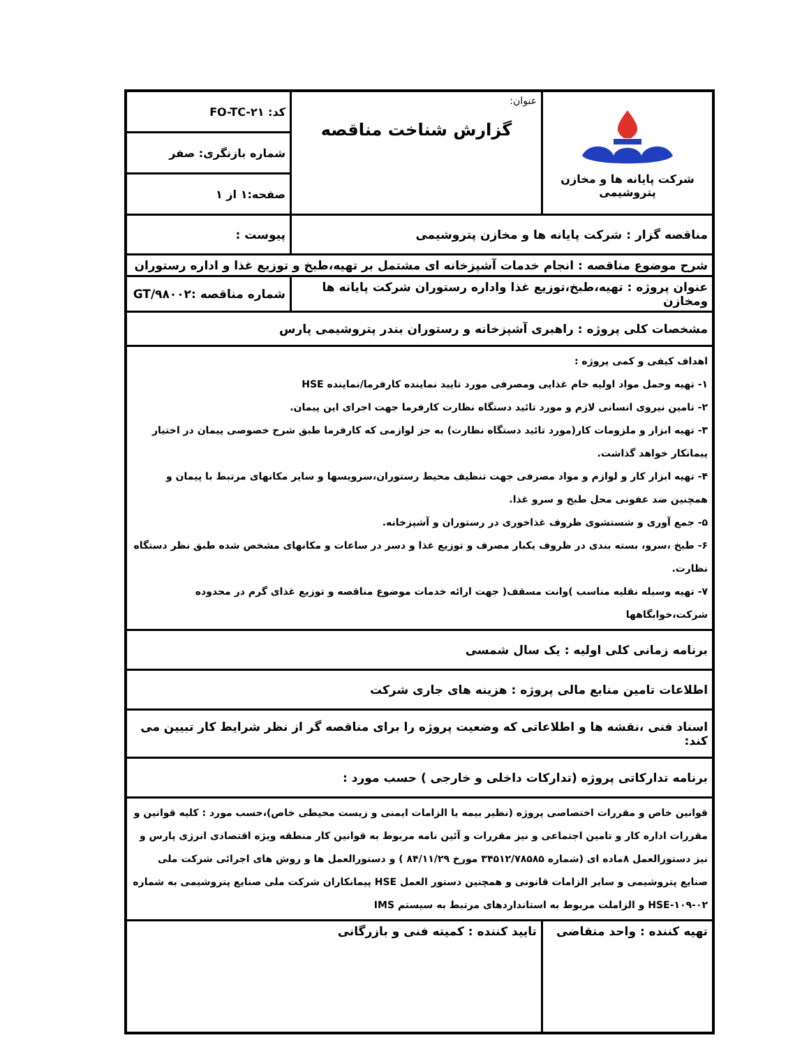| شرکت پایانه ها و مخازن پتروشیمی | عنوان: گزارش شناخت مناقصه | کد: FO-TC-۲۱ |
| | | شماره بازنگری: صفر |
| | | صفحه:۱ از ۱ |
| مناقصه گزار : شرکت پایانه ها و مخازن پتروشیمی | | پیوست : |
| شرح موضوع مناقصه : انجام خدمات آشپزخانه ای مشتمل بر تهیه،طبخ و توزیع غذا و اداره رستوران | | |
| عنوان پروژه : تهیه،طبخ،توزیع غذا واداره رستوران شرکت پایانه ها ومخازن | | شماره مناقصه :GT/۹۸۰۰۲ |
| مشخصات کلی پروژه : راهبری آشپزخانه و رستوران بندر پتروشیمی پارس | | |
| اهداف کیفی و کمی پروژه : ۱- تهیه وحمل مواد اولیه خام غذایی ومصرفی مورد تایید نماینده کارفرما/نماینده HSE ۲- تامین نیروی انسانی لازم و مورد تائید دستگاه نظارت کارفرما جهت اجرای این پیمان. ۳- تهیه ابزار و ملزومات کار(مورد تائید دستگاه نظارت) به جز لوازمی که کارفرما طبق شرح خصوصی پیمان در اختیار پیمانکار خواهد گذاشت. ۴- تهیه ابزار کار و لوازم و مواد مصرفی جهت تنظیف محیط رستوران،سرویسها و سایر مکانهای مرتبط با پیمان و همچنین ضد عفونی محل طبخ و سرو غذا. ۵- جمع آوری و شستشوی ظروف غذاخوری در رستوران و آشپزخانه. ۶- طبخ ،سرو، بسته بندی در ظروف یکبار مصرف و توزیع غذا و دسر در ساعات و مکانهای مشخص شده طبق نظر دستگاه نظارت. ۷- تهیه وسیله نقلیه مناسب )وانت مسقف( جهت ارائه خدمات موضوع مناقصه و توزیع غذای گرم در محدوده شرکت،خوابگاهها | | |
| برنامه زمانی کلی اولیه : یک سال شمسی | | |
| اطلاعات تامین منابع مالی پروژه : هزینه های جاری شرکت | | |
| اسناد فنی ،نقشه ها و اطلاعاتی که وضعیت پروژه را برای مناقصه گر از نظر شرایط کار تبیین می کند: | | |
| برنامه تدارکاتی پروژه (تدارکات داخلی و خارجی ) حسب مورد : | | |
| قوانین خاص و مقررات اختصاصی پروژه (نظیر بیمه یا الزامات ایمنی و زیست محیطی خاص)،حسب مورد : کلیه قوانین و مقررات اداره کار و تامین اجتماعی و نیز مقررات و آئین نامه مربوط به قوانین کار منطقه ویژه اقتصادی انرژی پارس و نیز دستورالعمل ۸ماده ای (شماره ۳۴۵۱۲/۷۸۵۸۵ مورخ ۸۴/۱۱/۲۹ ) و دستورالعمل ها و روش های اجرائی شرکت ملی صنایع پتروشیمی و سایر الزامات قانونی و همچنین دستور العمل HSE پیمانکاران شرکت ملی صنایع پتروشیمی به شماره HSE-۱۰۹-۰۲ و الزاملت مربوط به استانداردهای مرتبط به سیستم IMS | | |
| تهیه کننده : واحد متقاضی | تایید کننده : کمیته فنی و بازرگانی | |